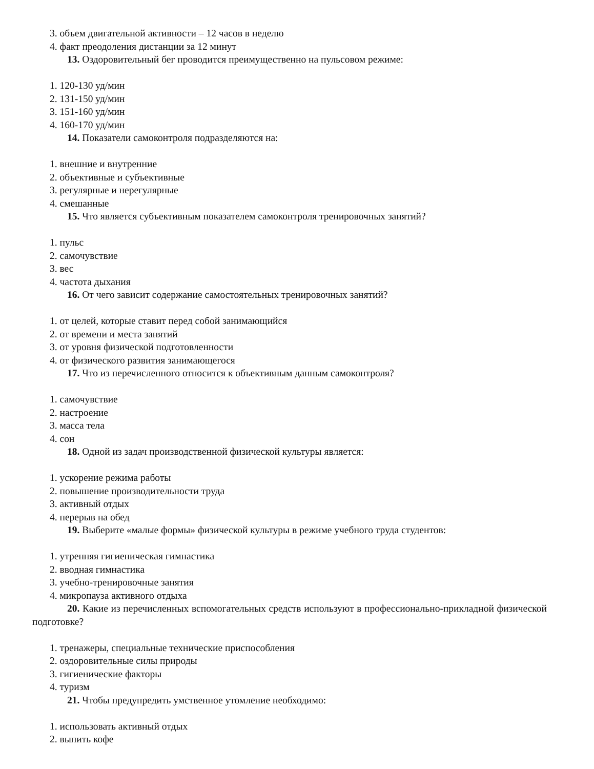3. объем двигательной активности – 12 часов в неделю
4. факт преодоления дистанции за 12 минут
13. Оздоровительный бег проводится преимущественно на пульсовом режиме:
1. 120-130 уд/мин
2. 131-150 уд/мин
3. 151-160 уд/мин
4. 160-170 уд/мин
14. Показатели самоконтроля подразделяются на:
1. внешние и внутренние
2. объективные и субъективные
3. регулярные и нерегулярные
4. смешанные
15. Что является субъективным показателем самоконтроля тренировочных занятий?
1. пульс
2. самочувствие
3. вес
4. частота дыхания
16. От чего зависит содержание самостоятельных тренировочных занятий?
1. от целей, которые ставит перед собой занимающийся
2. от времени и места занятий
3. от уровня физической подготовленности
4. от физического развития занимающегося
17. Что из перечисленного относится к объективным данным самоконтроля?
1. самочувствие
2. настроение
3. масса тела
4. сон
18. Одной из задач производственной физической культуры является:
1. ускорение режима работы
2. повышение производительности труда
3. активный отдых
4. перерыв на обед
19. Выберите «малые формы» физической культуры в режиме учебного труда студентов:
1. утренняя гигиеническая гимнастика
2. вводная гимнастика
3. учебно-тренировочные занятия
4. микропауза активного отдыха
20. Какие из перечисленных вспомогательных средств используют в профессионально-прикладной физической подготовке?
1. тренажеры, специальные технические приспособления
2. оздоровительные силы природы
3. гигиенические факторы
4. туризм
21. Чтобы предупредить умственное утомление необходимо:
1. использовать активный отдых
2. выпить кофе